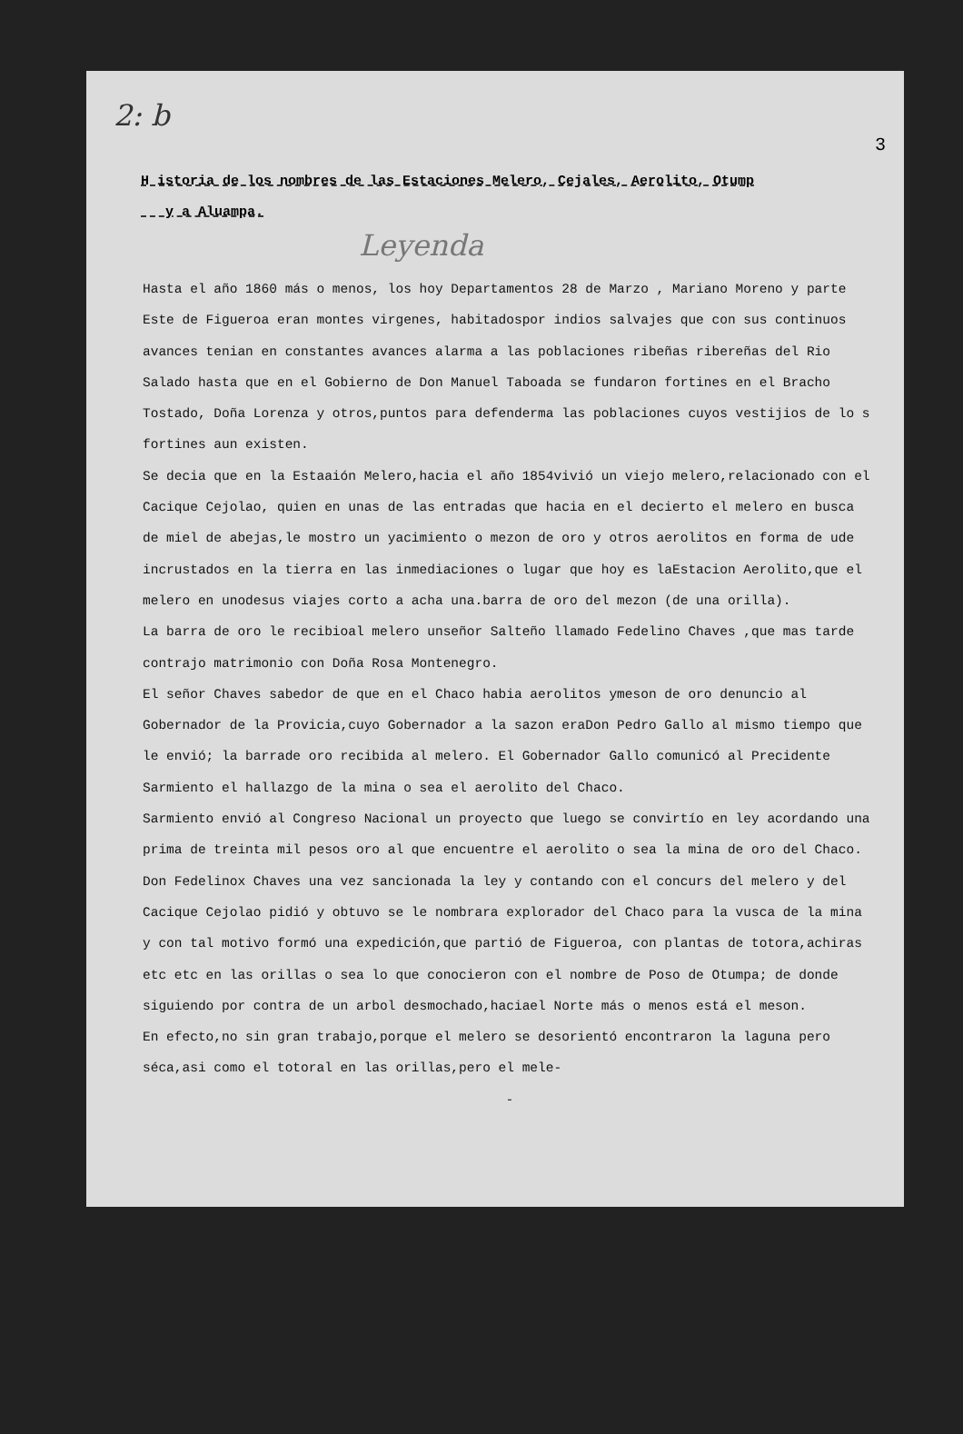2: b
3
H istoria de los nombres de las Estaciones Melero, Cejales, Aerolito, Otump
y a Aluampa.
Leyenda
Hasta el año 1860 más o menos, los hoy Departamentos 28 de Marzo , Mariano Moreno y parte Este de Figueroa eran montes virgenes, habitadospor indios salvajes que con sus continuos avances tenian en constantes avances alarma a las poblaciones ribeñas ribereñas del Rio Salado hasta que en el Gobierno de Don Manuel Taboada se fundaron fortines en el Bracho Tostado, Doña Lorenza y otros,puntos para defenderma las poblaciones cuyos vestijios de lo s fortines aun existen.
Se decia que en la Estaaión Melero,hacia el año 1854vivió un viejo melero,relacionado con el Cacique Cejolao, quien en unas de las entradas que hacia en el decierto el melero en busca de miel de abejas,le mostro un yacimiento o mezon de oro y otros aerolitos en forma de ude incrustados en la tierra en las inmediaciones o lugar que hoy es laEstacion Aerolito,que el melero en unodesus viajes corto a acha una.barra de oro del mezon (de una orilla).
La barra de oro le recibioal melero unseñor Salteño llamado Fedelino Chaves ,que mas tarde contrajo matrimonio con Doña Rosa Montenegro.
El señor Chaves sabedor de que en el Chaco habia aerolitos ymeson de oro denuncio al Gobernador de la Provicia,cuyo Gobernador a la sazon eraDon Pedro Gallo al mismo tiempo que le envió; la barrade oro recibida al melero. El Gobernador Gallo comunicó al Precidente Sarmiento el hallazgo de la mina o sea el aerolito del Chaco.
Sarmiento envió al Congreso Nacional un proyecto que luego se convirtío en ley acordando una prima de treinta mil pesos oro al que encuentre el aerolito o sea la mina de oro del Chaco.
Don Fedelinox Chaves una vez sancionada la ley y contando con el concurs del melero y del Cacique Cejolao pidió y obtuvo se le nombrara explorador del Chaco para la vusca de la mina y con tal motivo formó una expedición,que partió de Figueroa, con plantas de totora,achiras etc etc en las orillas o sea lo que conocieron con el nombre de Poso de Otumpa; de donde siguiendo por contra de un arbol desmochado,haciael Norte más o menos está el meson.
En efecto,no sin gran trabajo,porque el melero se desorientó encontraron la laguna pero séca,asi como el totoral en las orillas,pero el mele-
-